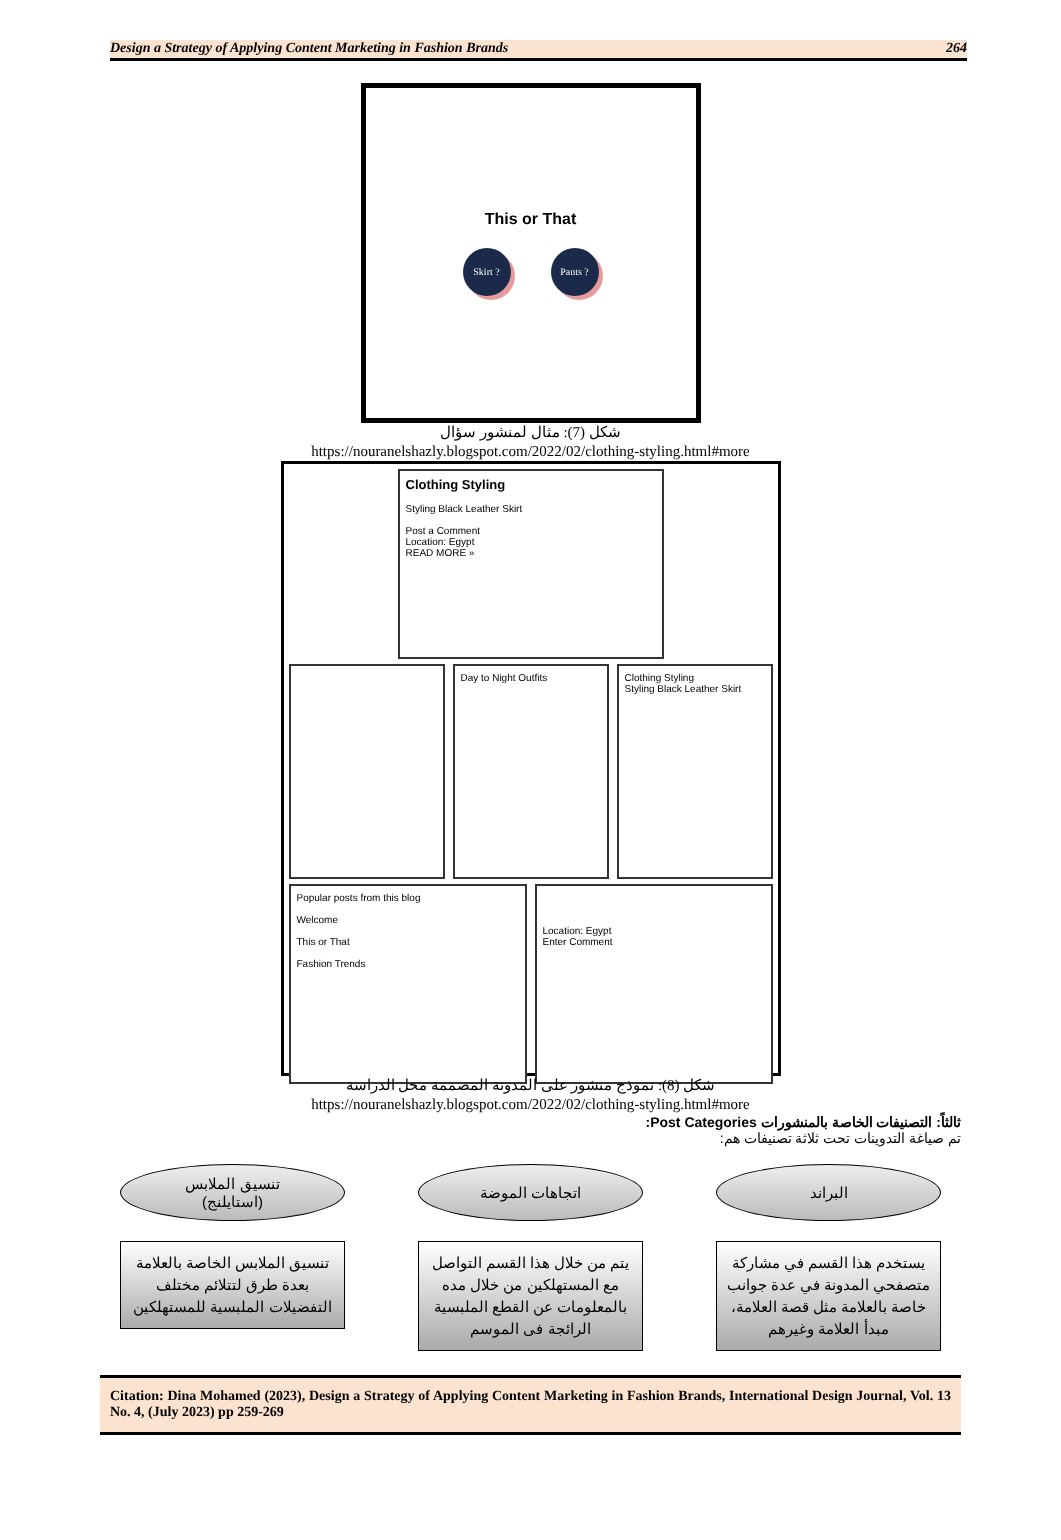Design a Strategy of Applying Content Marketing in Fashion Brands 264
This or That
Skirt ? Pants ?
شكل (7): مثال لمنشور سؤال
https://nouranelshazly.blogspot.com/2022/02/clothing-styling.html#more
Clothing Styling
Styling Black Leather Skirt
Post a Comment
Location: Egypt
READ MORE »
Day to Night Outfits Clothing Styling
Styling Black Leather Skirt
Popular posts from this blog
Welcome
This or That
Fashion Trends
Location: Egypt
Enter Comment
شكل (8): نموذج منشور على المدونة المصممة محل الدراسة
https://nouranelshazly.blogspot.com/2022/02/clothing-styling.html#more
ثالثاً: التصنيفات الخاصة بالمنشورات Post Categories:
تم صياغة التدوينات تحت ثلاثة تصنيفات هم:
البراند
يستخدم هذا القسم في مشاركة متصفحي المدونة في عدة جوانب خاصة بالعلامة مثل قصة العلامة، مبدأ العلامة وغيرهم
اتجاهات الموضة
يتم من خلال هذا القسم التواصل مع المستهلكين من خلال مده بالمعلومات عن القطع الملبسية الرائجة فى الموسم
تنسيق الملابس
(استايلنج)
تنسيق الملابس الخاصة بالعلامة بعدة طرق لتتلائم مختلف التفضيلات الملبسية للمستهلكين
Citation: Dina Mohamed (2023), Design a Strategy of Applying Content Marketing in Fashion Brands, International Design Journal, Vol. 13 No. 4, (July 2023) pp 259-269